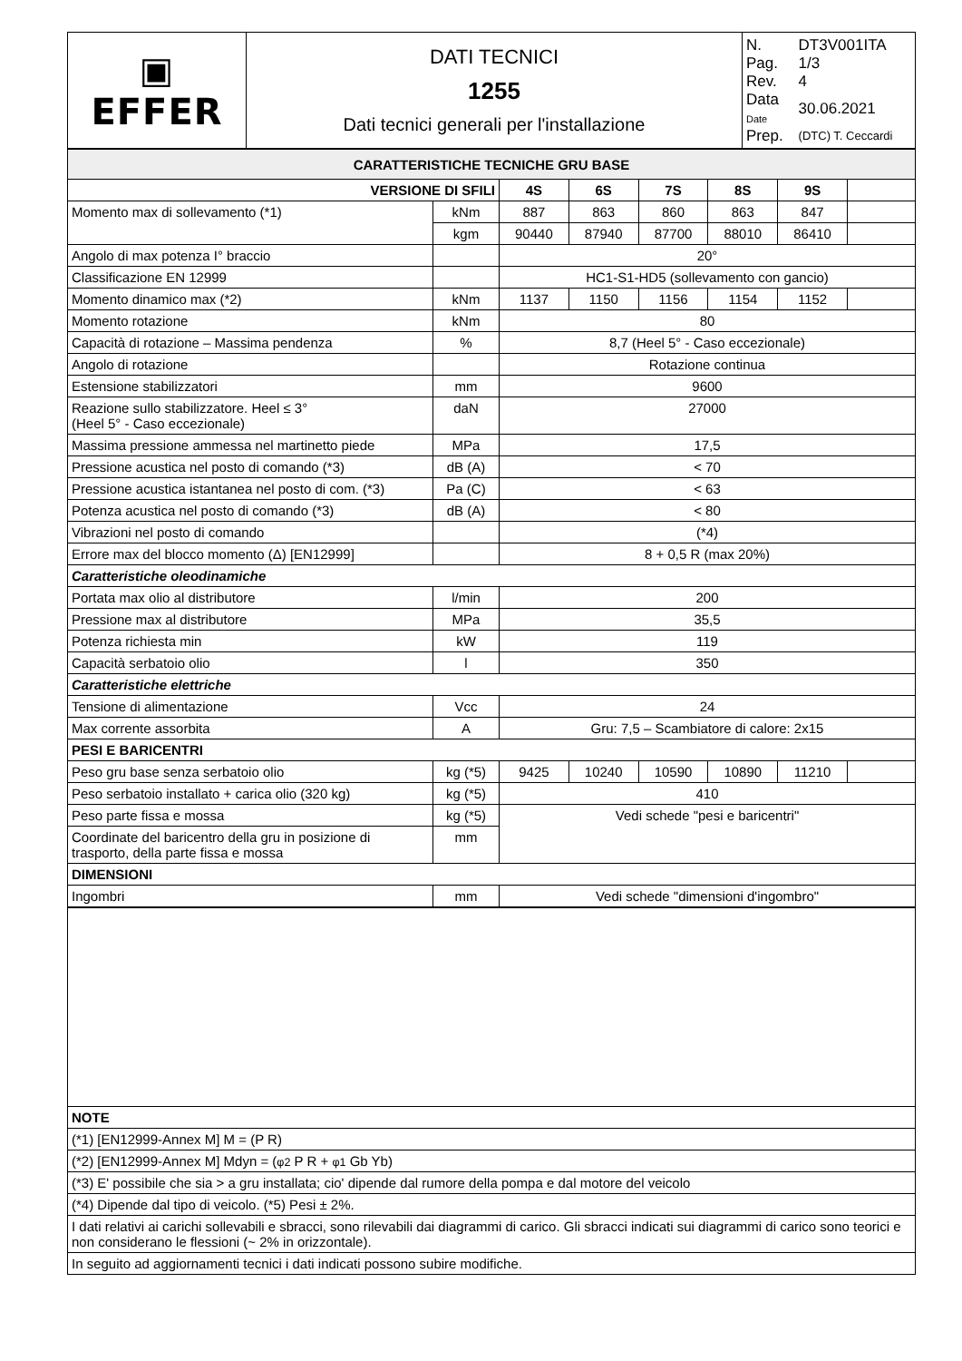| ▣ EFFER | DATI TECNICI 1255 Dati tecnici generali per l'installazione | / N. / DT3V001ITA / / Pag. / 1/3 / / Rev. / 4 / / Data Date / 30.06.2021 / / Prep. / (DTC) T. Ceccardi / |
| CARATTERISTICHE TECNICHE GRU BASE | | | | | | | |
| VERSIONE DI SFILI | | 4S | 6S | 7S | 8S | 9S | |
| Momento max di sollevamento (*1) | kNm | 887 | 863 | 860 | 863 | 847 | |
| | kgm | 90440 | 87940 | 87700 | 88010 | 86410 | |
| Angolo di max potenza I° braccio | | 20° | | | | | |
| Classificazione EN 12999 | | HC1-S1-HD5 (sollevamento con gancio) | | | | | |
| Momento dinamico max (*2) | kNm | 1137 | 1150 | 1156 | 1154 | 1152 | |
| Momento rotazione | kNm | 80 | | | | | |
| Capacità di rotazione – Massima pendenza | % | 8,7 (Heel 5° - Caso eccezionale) | | | | | |
| Angolo di rotazione | | Rotazione continua | | | | | |
| Estensione stabilizzatori | mm | 9600 | | | | | |
| Reazione sullo stabilizzatore. Heel ≤ 3° (Heel 5° - Caso eccezionale) | daN | 27000 | | | | | |
| Massima pressione ammessa nel martinetto piede | MPa | 17,5 | | | | | |
| Pressione acustica nel posto di comando (*3) | dB (A) | < 70 | | | | | |
| Pressione acustica istantanea nel posto di com. (*3) | Pa (C) | < 63 | | | | | |
| Potenza acustica nel posto di comando (*3) | dB (A) | < 80 | | | | | |
| Vibrazioni nel posto di comando | | (*4) | | | | | |
| Errore max del blocco momento (Δ) [EN12999] | | 8 + 0,5 R (max 20%) | | | | | |
| Caratteristiche oleodinamiche | | | | | | | |
| Portata max olio al distributore | l/min | 200 | | | | | |
| Pressione max al distributore | MPa | 35,5 | | | | | |
| Potenza richiesta min | kW | 119 | | | | | |
| Capacità serbatoio olio | l | 350 | | | | | |
| Caratteristiche elettriche | | | | | | | |
| Tensione di alimentazione | Vcc | 24 | | | | | |
| Max corrente assorbita | A | Gru: 7,5 – Scambiatore di calore: 2x15 | | | | | |
| PESI E BARICENTRI | | | | | | | |
| Peso gru base senza serbatoio olio | kg (*5) | 9425 | 10240 | 10590 | 10890 | 11210 | |
| Peso serbatoio installato + carica olio (320 kg) | kg (*5) | 410 | | | | | |
| Peso parte fissa e mossa | kg (*5) | Vedi schede "pesi e baricentri" | | | | | |
| Coordinate del baricentro della gru in posizione di trasporto, della parte fissa e mossa | mm | | | | | | |
| DIMENSIONI | | | | | | | |
| Ingombri | mm | Vedi schede "dimensioni d'ingombro" | | | | | |
| NOTE | | | | | | | |
| (*1) [EN12999-Annex M] M = (P R) | | | | | | | |
| (*2) [EN12999-Annex M] Mdyn = ( φ2 P R + φ1 Gb Yb) | | | | | | | |
| (*3) E' possibile che sia > a gru installata; cio' dipende dal rumore della pompa e dal motore del veicolo | | | | | | | |
| (*4) Dipende dal tipo di veicolo. (*5) Pesi ± 2%. | | | | | | | |
| I dati relativi ai carichi sollevabili e sbracci, sono rilevabili dai diagrammi di carico. Gli sbracci indicati sui diagrammi di carico sono teorici e non considerano le flessioni (~ 2% in orizzontale). | | | | | | | |
| In seguito ad aggiornamenti tecnici i dati indicati possono subire modifiche. | | | | | | | |